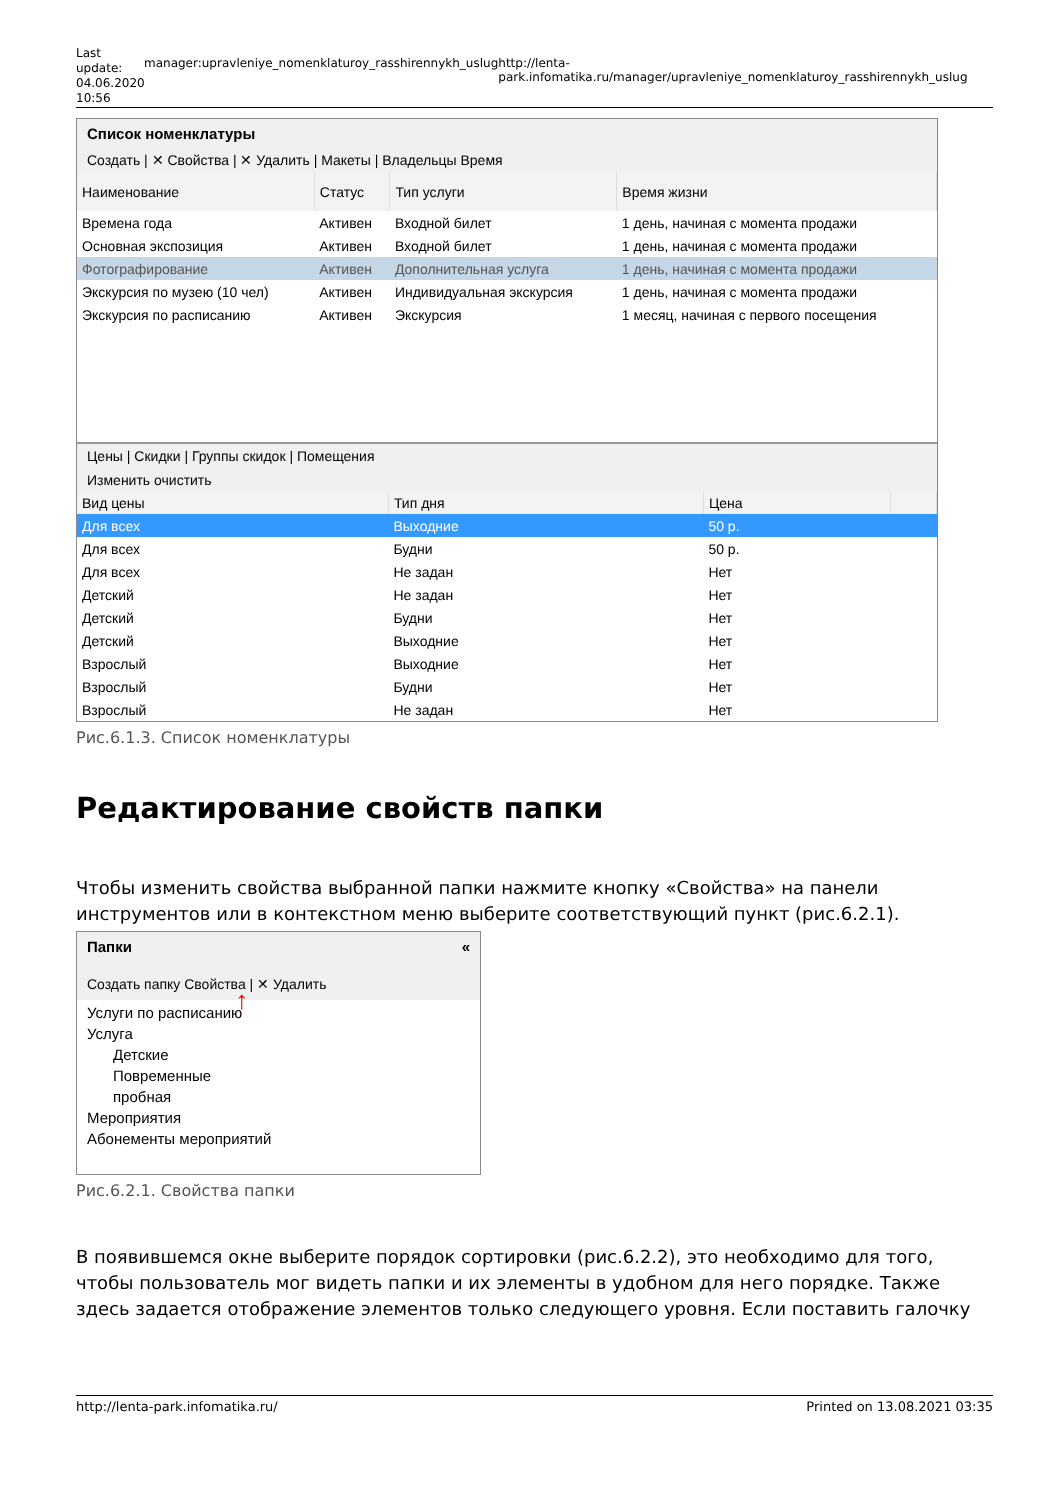Last update: 04.06.2020 10:56
manager:upravleniye_nomenklaturoy_rasshirennykh_uslug http://lenta-park.infomatika.ru/manager/upravleniye_nomenklaturoy_rasshirennykh_uslug
Список номенклатуры
Создать | ✕ Свойства | ✕ Удалить | Макеты | Владельцы Время
| Наименование | Статус | Тип услуги | Время жизни |
| --- | --- | --- | --- |
| Времена года | Активен | Входной билет | 1 день, начиная с момента продажи |
| Основная экспозиция | Активен | Входной билет | 1 день, начиная с момента продажи |
| Фотографирование | Активен | Дополнительная услуга | 1 день, начиная с момента продажи |
| Экскурсия по музею (10 чел) | Активен | Индивидуальная экскурсия | 1 день, начиная с момента продажи |
| Экскурсия по расписанию | Активен | Экскурсия | 1 месяц, начиная с первого посещения |
Цены | Скидки | Группы скидок | Помещения
Изменить очистить
| Вид цены | Тип дня | Цена | |
| --- | --- | --- | --- |
| Для всех | Выходние | 50 р. | |
| Для всех | Будни | 50 р. | |
| Для всех | Не задан | Нет | |
| Детский | Не задан | Нет | |
| Детский | Будни | Нет | |
| Детский | Выходние | Нет | |
| Взрослый | Выходние | Нет | |
| Взрослый | Будни | Нет | |
| Взрослый | Не задан | Нет | |
Рис.6.1.3. Список номенклатуры
Редактирование свойств папки
Чтобы изменить свойства выбранной папки нажмите кнопку «Свойства» на панели инструментов или в контекстном меню выберите соответствующий пункт (рис.6.2.1).
Папки «
Создать папку Свойства | ✕ Удалить ↑
Услуги по расписанию
Услуга
Детские
Повременные
пробная
Мероприятия
Абонементы мероприятий
Рис.6.2.1. Свойства папки
В появившемся окне выберите порядок сортировки (рис.6.2.2), это необходимо для того, чтобы пользователь мог видеть папки и их элементы в удобном для него порядке. Также здесь задается отображение элементов только следующего уровня. Если поставить галочку
http://lenta-park.infomatika.ru/ Printed on 13.08.2021 03:35